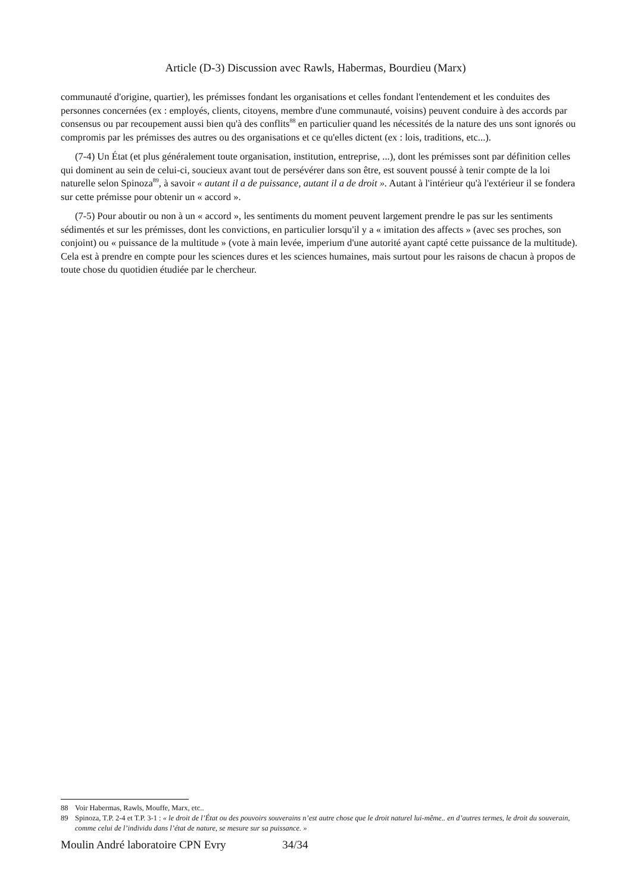Article (D-3) Discussion avec Rawls, Habermas, Bourdieu (Marx)
communauté d'origine, quartier), les prémisses fondant les organisations et celles fondant l'entendement et les conduites des personnes concernées (ex : employés, clients, citoyens, membre d'une communauté, voisins) peuvent conduire à des accords par consensus ou par recoupement aussi bien qu'à des conflits<sup>88</sup> en particulier quand les nécessités de la nature des uns sont ignorés ou compromis par les prémisses des autres ou des organisations et ce qu'elles dictent (ex : lois, traditions, etc...).
(7-4) Un État (et plus généralement toute organisation, institution, entreprise, ...), dont les prémisses sont par définition celles qui dominent au sein de celui-ci, soucieux avant tout de persévérer dans son être, est souvent poussé à tenir compte de la loi naturelle selon Spinoza<sup>89</sup>, à savoir « autant il a de puissance, autant il a de droit ». Autant à l'intérieur qu'à l'extérieur il se fondera sur cette prémisse pour obtenir un « accord ».
(7-5) Pour aboutir ou non à un « accord », les sentiments du moment peuvent largement prendre le pas sur les sentiments sédimentés et sur les prémisses, dont les convictions, en particulier lorsqu'il y a « imitation des affects » (avec ses proches, son conjoint) ou « puissance de la multitude » (vote à main levée, imperium d'une autorité ayant capté cette puissance de la multitude). Cela est à prendre en compte pour les sciences dures et les sciences humaines, mais surtout pour les raisons de chacun à propos de toute chose du quotidien étudiée par le chercheur.
88 Voir Habermas, Rawls, Mouffe, Marx, etc..
89 Spinoza, T.P. 2-4 et T.P. 3-1 : « le droit de l’État ou des pouvoirs souverains n’est autre chose que le droit naturel lui-même.. en d’autres termes, le droit du souverain, comme celui de l’individu dans l’état de nature, se mesure sur sa puissance. »
Moulin André laboratoire CPN Evry 34/34